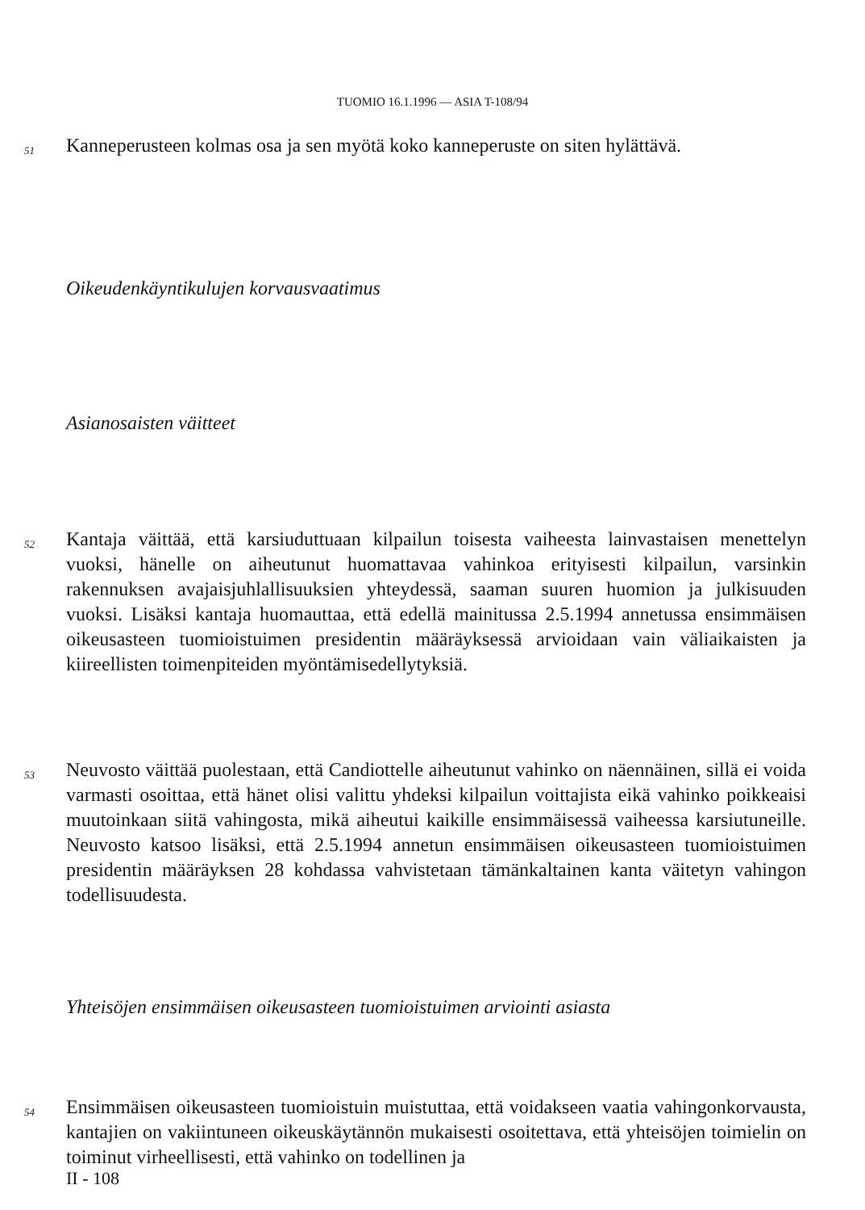TUOMIO 16.1.1996 — ASIA T-108/94
51
Kanneperusteen kolmas osa ja sen myötä koko kanneperuste on siten hylättävä.
Oikeudenkäyntikulujen korvausvaatimus
Asianosaisten väitteet
52
Kantaja väittää, että karsiuduttuaan kilpailun toisesta vaiheesta lainvastaisen menettelyn vuoksi, hänelle on aiheutunut huomattavaa vahinkoa erityisesti kilpailun, varsinkin rakennuksen avajaisjuhlallisuuksien yhteydessä, saaman suuren huomion ja julkisuuden vuoksi. Lisäksi kantaja huomauttaa, että edellä mainitussa 2.5.1994 annetussa ensimmäisen oikeusasteen tuomioistuimen presidentin määräyksessä arvioidaan vain väliaikaisten ja kiireellisten toimenpiteiden myöntämisedellytyksiä.
53
Neuvosto väittää puolestaan, että Candiottelle aiheutunut vahinko on näennäinen, sillä ei voida varmasti osoittaa, että hänet olisi valittu yhdeksi kilpailun voittajista eikä vahinko poikkeaisi muutoinkaan siitä vahingosta, mikä aiheutui kaikille ensimmäisessä vaiheessa karsiutuneille. Neuvosto katsoo lisäksi, että 2.5.1994 annetun ensimmäisen oikeusasteen tuomioistuimen presidentin määräyksen 28 kohdassa vahvistetaan tämänkaltainen kanta väitetyn vahingon todellisuudesta.
Yhteisöjen ensimmäisen oikeusasteen tuomioistuimen arviointi asiasta
54
Ensimmäisen oikeusasteen tuomioistuin muistuttaa, että voidakseen vaatia vahingonkorvausta, kantajien on vakiintuneen oikeuskäytännön mukaisesti osoitettava, että yhteisöjen toimielin on toiminut virheellisesti, että vahinko on todellinen ja
II - 108